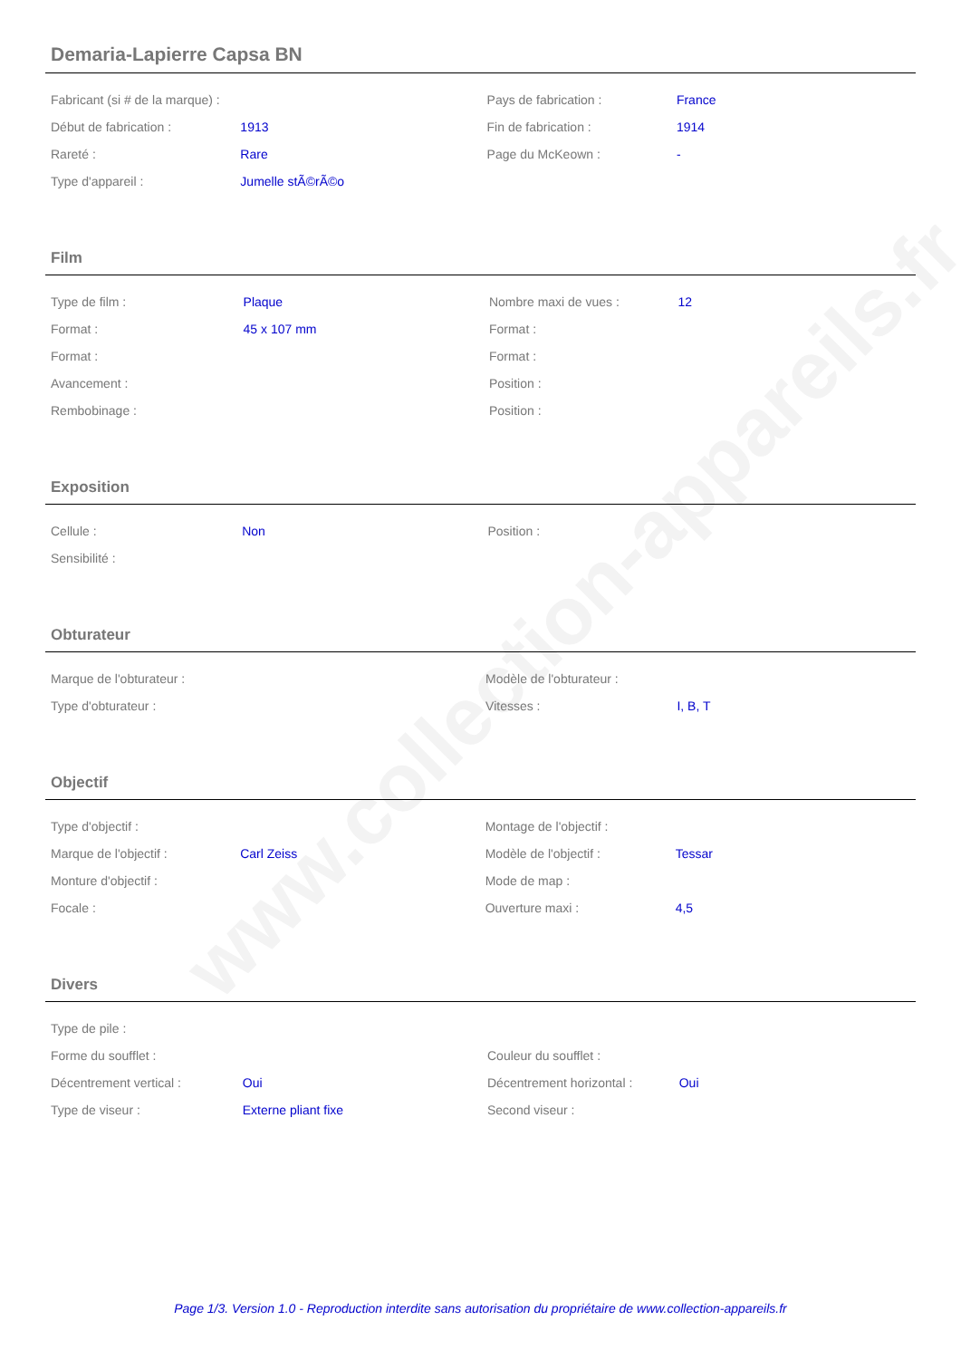www.collection-appareils.fr
Demaria-Lapierre Capsa BN
| Fabricant (si # de la marque) : | | Pays de fabrication : | France |
| Début de fabrication : | 1913 | Fin de fabrication : | 1914 |
| Rareté : | Rare | Page du McKeown : | - |
| Type d'appareil : | Jumelle stÃ©rÃ©o | | |
Film
| Type de film : | Plaque | Nombre maxi de vues : | 12 |
| Format : | 45 x 107 mm | Format : | |
| Format : | | Format : | |
| Avancement : | | Position : | |
| Rembobinage : | | Position : | |
Exposition
| Cellule : | Non | Position : | |
| Sensibilité : | | | |
Obturateur
| Marque de l'obturateur : | | Modèle de l'obturateur : | |
| Type d'obturateur : | | Vitesses : | I, B, T |
Objectif
| Type d'objectif : | | Montage de l'objectif : | |
| Marque de l'objectif : | Carl Zeiss | Modèle de l'objectif : | Tessar |
| Monture d'objectif : | | Mode de map : | |
| Focale : | | Ouverture maxi : | 4,5 |
Divers
| Type de pile : | | | |
| Forme du soufflet : | | Couleur du soufflet : | |
| Décentrement vertical : | Oui | Décentrement horizontal : | Oui |
| Type de viseur : | Externe pliant fixe | Second viseur : | |
Page 1/3. Version 1.0 - Reproduction interdite sans autorisation du propriétaire de www.collection-appareils.fr